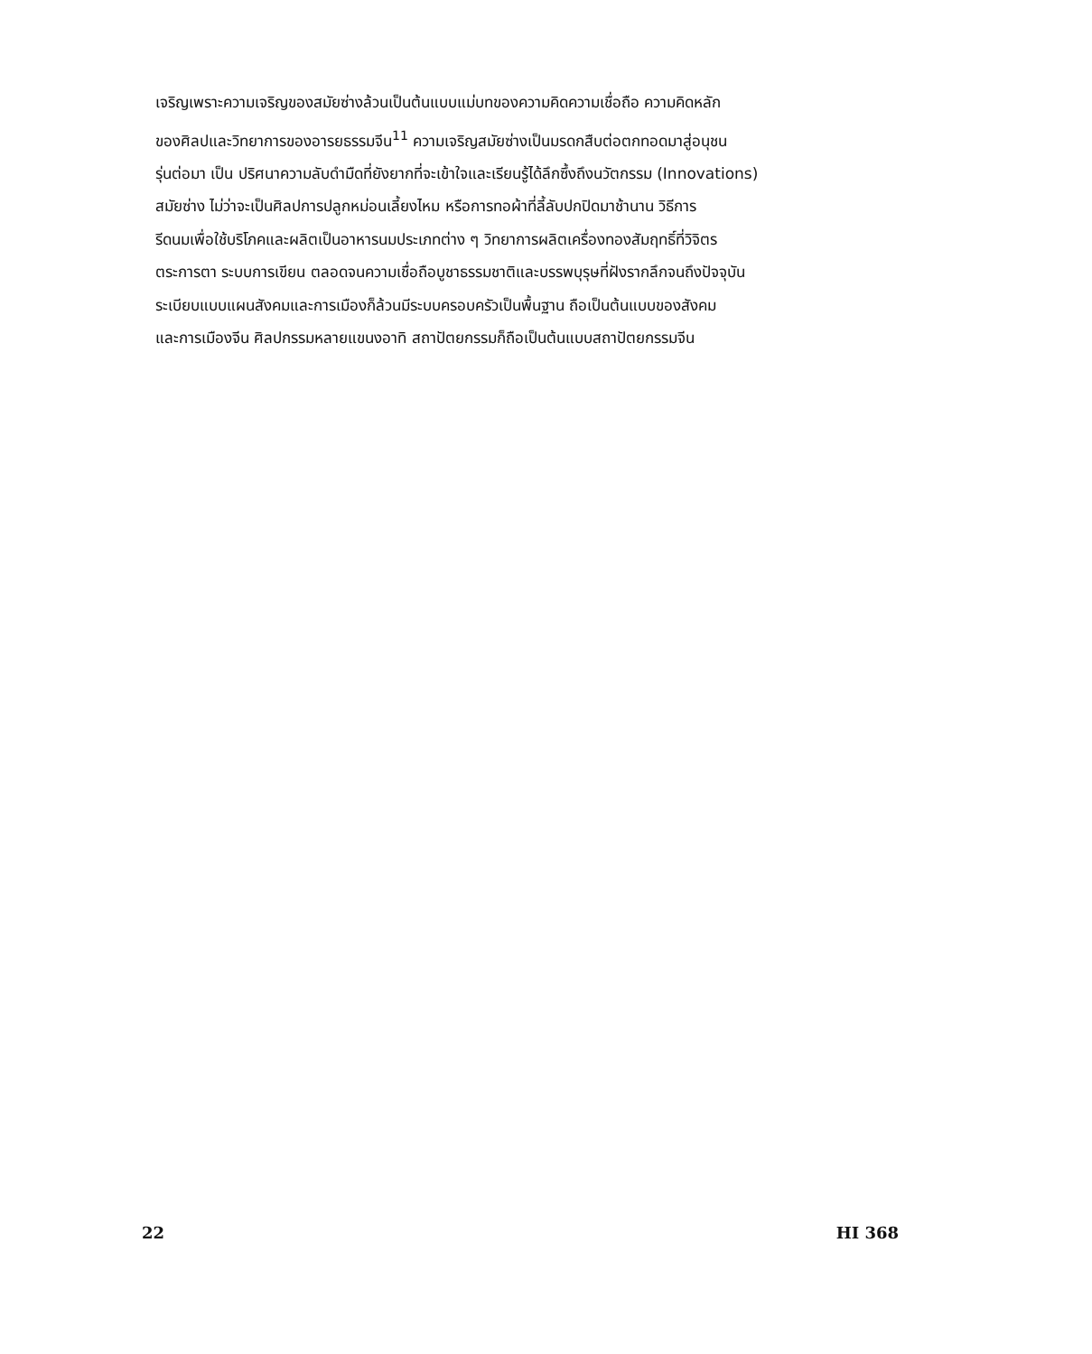เจริญเพราะความเจริญของสมัยซ่างล้วนเป็นต้นแบบแม่บทของความคิดความเชื่อถือ ความคิดหลัก
ของศิลปและวิทยาการของอารยธรรมจีน<sup>11</sup> ความเจริญสมัยซ่างเป็นมรดกสืบต่อตกทอดมาสู่อนุชน
รุ่นต่อมา เป็น ปริศนาความลับดำมืดที่ยังยากที่จะเข้าใจและเรียนรู้ได้ลึกซึ้งถึงนวัตกรรม (Innovations)
สมัยซ่าง ไม่ว่าจะเป็นศิลปการปลูกหม่อนเลี้ยงไหม หรือการทอผ้าที่ลี้ลับปกปิดมาช้านาน วิธีการ
รีดนมเพื่อใช้บริโภคและผลิตเป็นอาหารนมประเภทต่าง ๆ วิทยาการผลิตเครื่องทองสัมฤทธิ์ที่วิจิตร
ตระการตา ระบบการเขียน ตลอดจนความเชื่อถือบูชาธรรมชาติและบรรพบุรุษที่ฝังรากลึกจนถึงปัจจุบัน
ระเบียบแบบแผนสังคมและการเมืองก็ล้วนมีระบบครอบครัวเป็นพื้นฐาน ถือเป็นต้นแบบของสังคม
และการเมืองจีน ศิลปกรรมหลายแขนงอาทิ สถาปัตยกรรมก็ถือเป็นต้นแบบสถาปัตยกรรมจีน
22 HI 368